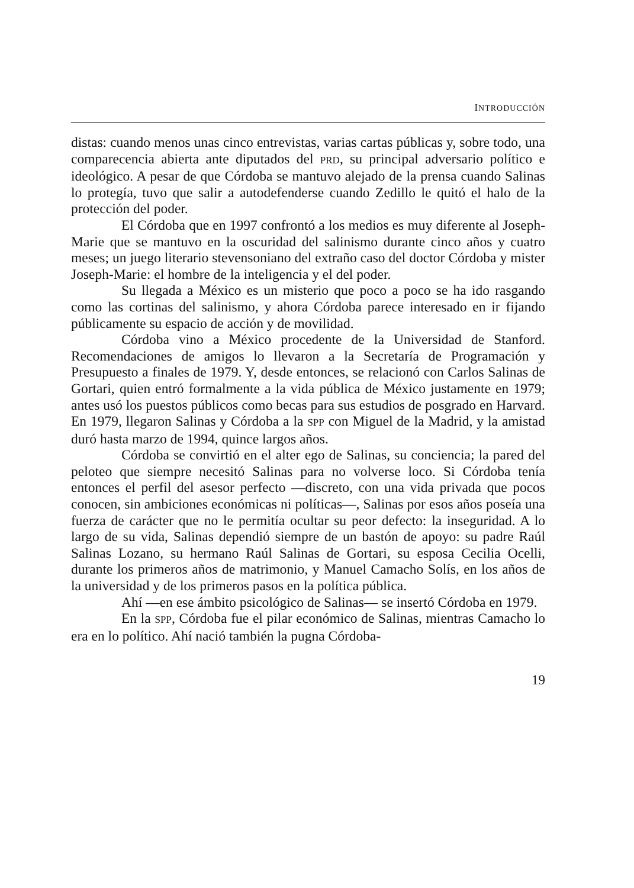INTRODUCCIÓN
distas: cuando menos unas cinco entrevistas, varias cartas públicas y, sobre todo, una comparecencia abierta ante diputados del PRD, su principal adversario político e ideológico. A pesar de que Córdoba se mantuvo alejado de la prensa cuando Salinas lo protegía, tuvo que salir a autodefenderse cuando Zedillo le quitó el halo de la protección del poder.
El Córdoba que en 1997 confrontó a los medios es muy diferente al Joseph-Marie que se mantuvo en la oscuridad del salinismo durante cinco años y cuatro meses; un juego literario stevensoniano del extraño caso del doctor Córdoba y mister Joseph-Marie: el hombre de la inteligencia y el del poder.
Su llegada a México es un misterio que poco a poco se ha ido rasgando como las cortinas del salinismo, y ahora Córdoba parece interesado en ir fijando públicamente su espacio de acción y de movilidad.
Córdoba vino a México procedente de la Universidad de Stanford. Recomendaciones de amigos lo llevaron a la Secretaría de Programación y Presupuesto a finales de 1979. Y, desde entonces, se relacionó con Carlos Salinas de Gortari, quien entró formalmente a la vida pública de México justamente en 1979; antes usó los puestos públicos como becas para sus estudios de posgrado en Harvard. En 1979, llegaron Salinas y Córdoba a la SPP con Miguel de la Madrid, y la amistad duró hasta marzo de 1994, quince largos años.
Córdoba se convirtió en el alter ego de Salinas, su conciencia; la pared del peloteo que siempre necesitó Salinas para no volverse loco. Si Córdoba tenía entonces el perfil del asesor perfecto —discreto, con una vida privada que pocos conocen, sin ambiciones económicas ni políticas—, Salinas por esos años poseía una fuerza de carácter que no le permitía ocultar su peor defecto: la inseguridad. A lo largo de su vida, Salinas dependió siempre de un bastón de apoyo: su padre Raúl Salinas Lozano, su hermano Raúl Salinas de Gortari, su esposa Cecilia Ocelli, durante los primeros años de matrimonio, y Manuel Camacho Solís, en los años de la universidad y de los primeros pasos en la política pública.
Ahí —en ese ámbito psicológico de Salinas— se insertó Córdoba en 1979.
En la SPP, Córdoba fue el pilar económico de Salinas, mientras Camacho lo era en lo político. Ahí nació también la pugna Córdoba-
19